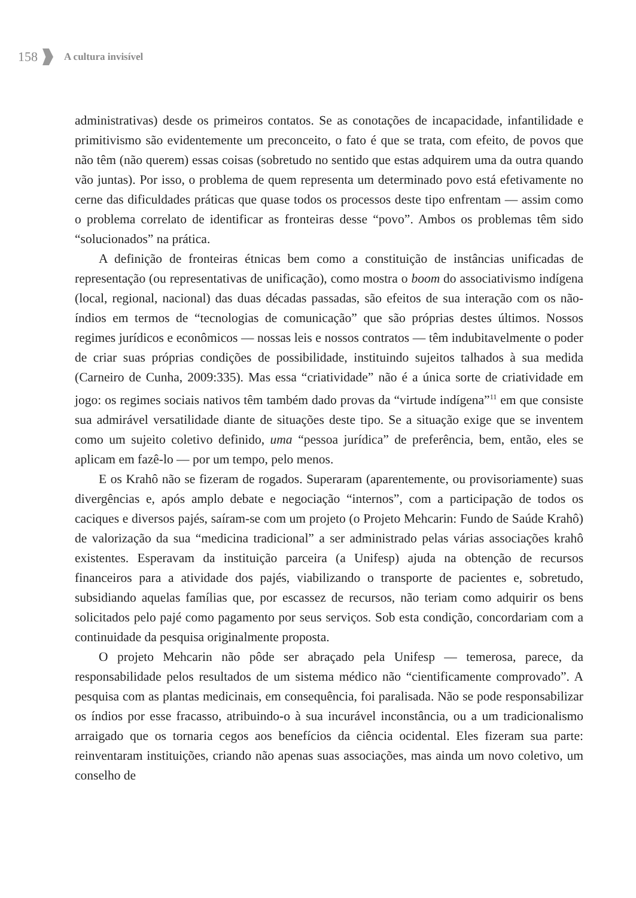158
A cultura invisível
administrativas) desde os primeiros contatos. Se as conotações de incapacidade, infantilidade e primitivismo são evidentemente um preconceito, o fato é que se trata, com efeito, de povos que não têm (não querem) essas coisas (sobretudo no sentido que estas adquirem uma da outra quando vão juntas). Por isso, o problema de quem representa um determinado povo está efetivamente no cerne das dificuldades práticas que quase todos os processos deste tipo enfrentam — assim como o problema correlato de identificar as fronteiras desse “povo”. Ambos os problemas têm sido “solucionados” na prática.
A definição de fronteiras étnicas bem como a constituição de instâncias unificadas de representação (ou representativas de unificação), como mostra o boom do associativismo indígena (local, regional, nacional) das duas décadas passadas, são efeitos de sua interação com os não-índios em termos de “tecnologias de comunicação” que são próprias destes últimos. Nossos regimes jurídicos e econômicos — nossas leis e nossos contratos — têm indubitavelmente o poder de criar suas próprias condições de possibilidade, instituindo sujeitos talhados à sua medida (Carneiro de Cunha, 2009:335). Mas essa “criatividade” não é a única sorte de criatividade em jogo: os regimes sociais nativos têm também dado provas da “virtude indígena”<sup>11</sup> em que consiste sua admirável versatilidade diante de situações deste tipo. Se a situação exige que se inventem como um sujeito coletivo definido, uma “pessoa jurídica” de preferência, bem, então, eles se aplicam em fazê-lo — por um tempo, pelo menos.
E os Krahô não se fizeram de rogados. Superaram (aparentemente, ou provisoriamente) suas divergências e, após amplo debate e negociação “internos”, com a participação de todos os caciques e diversos pajés, saíram-se com um projeto (o Projeto Mehcarin: Fundo de Saúde Krahô) de valorização da sua “medicina tradicional” a ser administrado pelas várias associações krahô existentes. Esperavam da instituição parceira (a Unifesp) ajuda na obtenção de recursos financeiros para a atividade dos pajés, viabilizando o transporte de pacientes e, sobretudo, subsidiando aquelas famílias que, por escassez de recursos, não teriam como adquirir os bens solicitados pelo pajé como pagamento por seus serviços. Sob esta condição, concordariam com a continuidade da pesquisa originalmente proposta.
O projeto Mehcarin não pôde ser abraçado pela Unifesp — temerosa, parece, da responsabilidade pelos resultados de um sistema médico não “cientificamente comprovado”. A pesquisa com as plantas medicinais, em consequência, foi paralisada. Não se pode responsabilizar os índios por esse fracasso, atribuindo-o à sua incurável inconstância, ou a um tradicionalismo arraigado que os tornaria cegos aos benefícios da ciência ocidental. Eles fizeram sua parte: reinventaram instituições, criando não apenas suas associações, mas ainda um novo coletivo, um conselho de